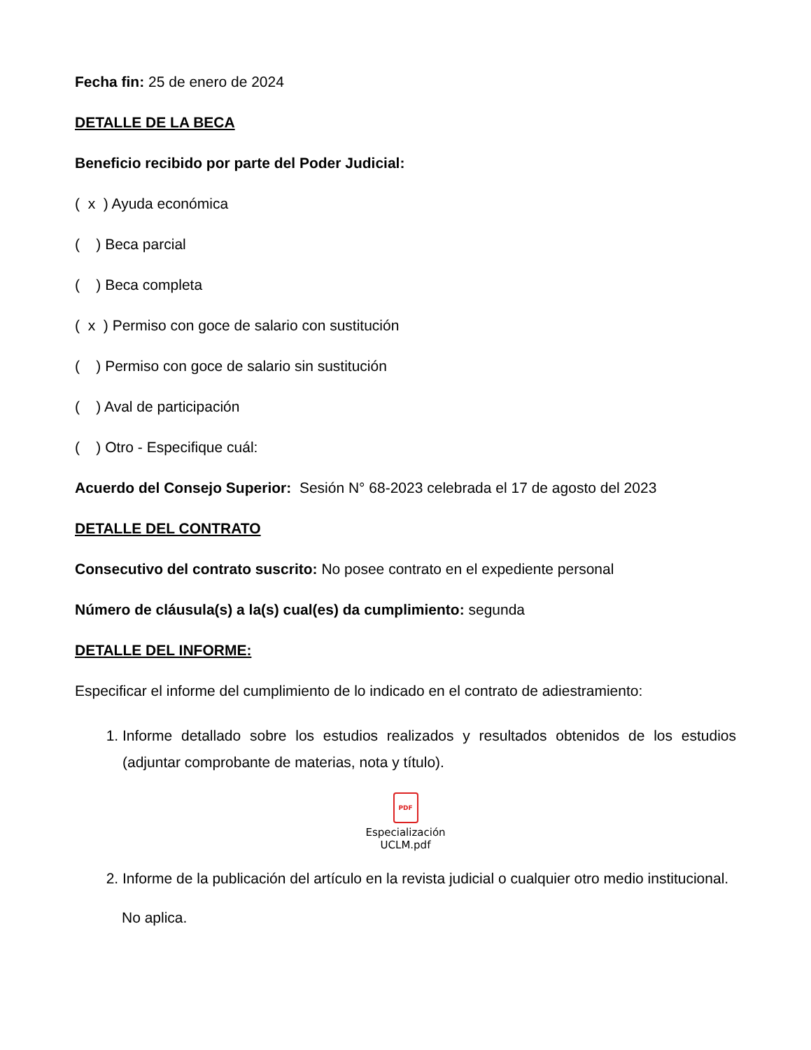Fecha fin: 25 de enero de 2024
DETALLE DE LA BECA
Beneficio recibido por parte del Poder Judicial:
( x ) Ayuda económica
( ) Beca parcial
( ) Beca completa
( x ) Permiso con goce de salario con sustitución
( ) Permiso con goce de salario sin sustitución
( ) Aval de participación
( ) Otro - Especifique cuál:
Acuerdo del Consejo Superior: Sesión N° 68-2023 celebrada el 17 de agosto del 2023
DETALLE DEL CONTRATO
Consecutivo del contrato suscrito: No posee contrato en el expediente personal
Número de cláusula(s) a la(s) cual(es) da cumplimiento: segunda
DETALLE DEL INFORME:
Especificar el informe del cumplimiento de lo indicado en el contrato de adiestramiento:
1. Informe detallado sobre los estudios realizados y resultados obtenidos de los estudios (adjuntar comprobante de materias, nota y título).
PDF
Especialización
UCLM.pdf
2. Informe de la publicación del artículo en la revista judicial o cualquier otro medio institucional.
No aplica.